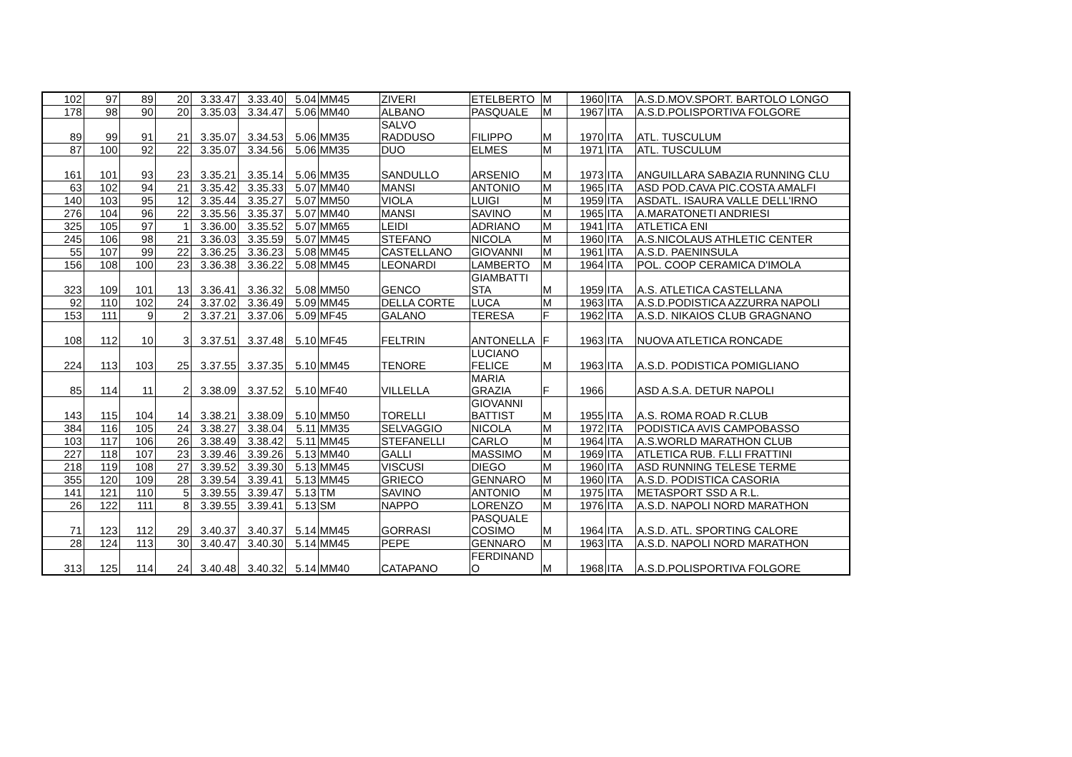| 102 | 97 | 89 | 20 | 3.33.47 | 3.33.40 | 5.04 | MM45 | ZIVERI | ETELBERTO | M | 1960 | ITA | A.S.D.MOV.SPORT. BARTOLO LONGO |
| 178 | 98 | 90 | 20 | 3.35.03 | 3.34.47 | 5.06 | MM40 | ALBANO | PASQUALE | M | 1967 | ITA | A.S.D.POLISPORTIVA FOLGORE |
| 89 | 99 | 91 | 21 | 3.35.07 | 3.34.53 | 5.06 | MM35 | SALVO RADDUSO | FILIPPO | M | 1970 | ITA | ATL. TUSCULUM |
| 87 | 100 | 92 | 22 | 3.35.07 | 3.34.56 | 5.06 | MM35 | DUO | ELMES | M | 1971 | ITA | ATL. TUSCULUM |
| 161 | 101 | 93 | 23 | 3.35.21 | 3.35.14 | 5.06 | MM35 | SANDULLO | ARSENIO | M | 1973 | ITA | ANGUILLARA SABAZIA RUNNING CLU |
| 63 | 102 | 94 | 21 | 3.35.42 | 3.35.33 | 5.07 | MM40 | MANSI | ANTONIO | M | 1965 | ITA | ASD POD.CAVA PIC.COSTA AMALFI |
| 140 | 103 | 95 | 12 | 3.35.44 | 3.35.27 | 5.07 | MM50 | VIOLA | LUIGI | M | 1959 | ITA | ASDATL. ISAURA VALLE DELL'IRNO |
| 276 | 104 | 96 | 22 | 3.35.56 | 3.35.37 | 5.07 | MM40 | MANSI | SAVINO | M | 1965 | ITA | A.MARATONETI ANDRIESI |
| 325 | 105 | 97 | 1 | 3.36.00 | 3.35.52 | 5.07 | MM65 | LEIDI | ADRIANO | M | 1941 | ITA | ATLETICA ENI |
| 245 | 106 | 98 | 21 | 3.36.03 | 3.35.59 | 5.07 | MM45 | STEFANO | NICOLA | M | 1960 | ITA | A.S.NICOLAUS ATHLETIC CENTER |
| 55 | 107 | 99 | 22 | 3.36.25 | 3.36.23 | 5.08 | MM45 | CASTELLANO | GIOVANNI | M | 1961 | ITA | A.S.D. PAENINSULA |
| 156 | 108 | 100 | 23 | 3.36.38 | 3.36.22 | 5.08 | MM45 | LEONARDI | LAMBERTO | M | 1964 | ITA | POL. COOP CERAMICA D'IMOLA |
| 323 | 109 | 101 | 13 | 3.36.41 | 3.36.32 | 5.08 | MM50 | GENCO | GIAMBATTI STA | M | 1959 | ITA | A.S. ATLETICA CASTELLANA |
| 92 | 110 | 102 | 24 | 3.37.02 | 3.36.49 | 5.09 | MM45 | DELLA CORTE | LUCA | M | 1963 | ITA | A.S.D.PODISTICA AZZURRA NAPOLI |
| 153 | 111 | 9 | 2 | 3.37.21 | 3.37.06 | 5.09 | MF45 | GALANO | TERESA | F | 1962 | ITA | A.S.D. NIKAIOS CLUB GRAGNANO |
| 108 | 112 | 10 | 3 | 3.37.51 | 3.37.48 | 5.10 | MF45 | FELTRIN | ANTONELLA | F | 1963 | ITA | NUOVA ATLETICA RONCADE |
| 224 | 113 | 103 | 25 | 3.37.55 | 3.37.35 | 5.10 | MM45 | TENORE | LUCIANO FELICE | M | 1963 | ITA | A.S.D. PODISTICA POMIGLIANO |
| 85 | 114 | 11 | 2 | 3.38.09 | 3.37.52 | 5.10 | MF40 | VILLELLA | MARIA GRAZIA | F | 1966 | | ASD A.S.A. DETUR NAPOLI |
| 143 | 115 | 104 | 14 | 3.38.21 | 3.38.09 | 5.10 | MM50 | TORELLI | GIOVANNI BATTIST | M | 1955 | ITA | A.S. ROMA ROAD R.CLUB |
| 384 | 116 | 105 | 24 | 3.38.27 | 3.38.04 | 5.11 | MM35 | SELVAGGIO | NICOLA | M | 1972 | ITA | PODISTICA AVIS CAMPOBASSO |
| 103 | 117 | 106 | 26 | 3.38.49 | 3.38.42 | 5.11 | MM45 | STEFANELLI | CARLO | M | 1964 | ITA | A.S.WORLD MARATHON CLUB |
| 227 | 118 | 107 | 23 | 3.39.46 | 3.39.26 | 5.13 | MM40 | GALLI | MASSIMO | M | 1969 | ITA | ATLETICA RUB. F.LLI FRATTINI |
| 218 | 119 | 108 | 27 | 3.39.52 | 3.39.30 | 5.13 | MM45 | VISCUSI | DIEGO | M | 1960 | ITA | ASD RUNNING TELESE TERME |
| 355 | 120 | 109 | 28 | 3.39.54 | 3.39.41 | 5.13 | MM45 | GRIECO | GENNARO | M | 1960 | ITA | A.S.D. PODISTICA CASORIA |
| 141 | 121 | 110 | 5 | 3.39.55 | 3.39.47 | 5.13 | TM | SAVINO | ANTONIO | M | 1975 | ITA | METASPORT SSD A R.L. |
| 26 | 122 | 111 | 8 | 3.39.55 | 3.39.41 | 5.13 | SM | NAPPO | LORENZO | M | 1976 | ITA | A.S.D. NAPOLI NORD MARATHON |
| 71 | 123 | 112 | 29 | 3.40.37 | 3.40.37 | 5.14 | MM45 | GORRASI | PASQUALE COSIMO | M | 1964 | ITA | A.S.D. ATL. SPORTING CALORE |
| 28 | 124 | 113 | 30 | 3.40.47 | 3.40.30 | 5.14 | MM45 | PEPE | GENNARO | M | 1963 | ITA | A.S.D. NAPOLI NORD MARATHON |
| 313 | 125 | 114 | 24 | 3.40.48 | 3.40.32 | 5.14 | MM40 | CATAPANO | FERDINAND O | M | 1968 | ITA | A.S.D.POLISPORTIVA FOLGORE |